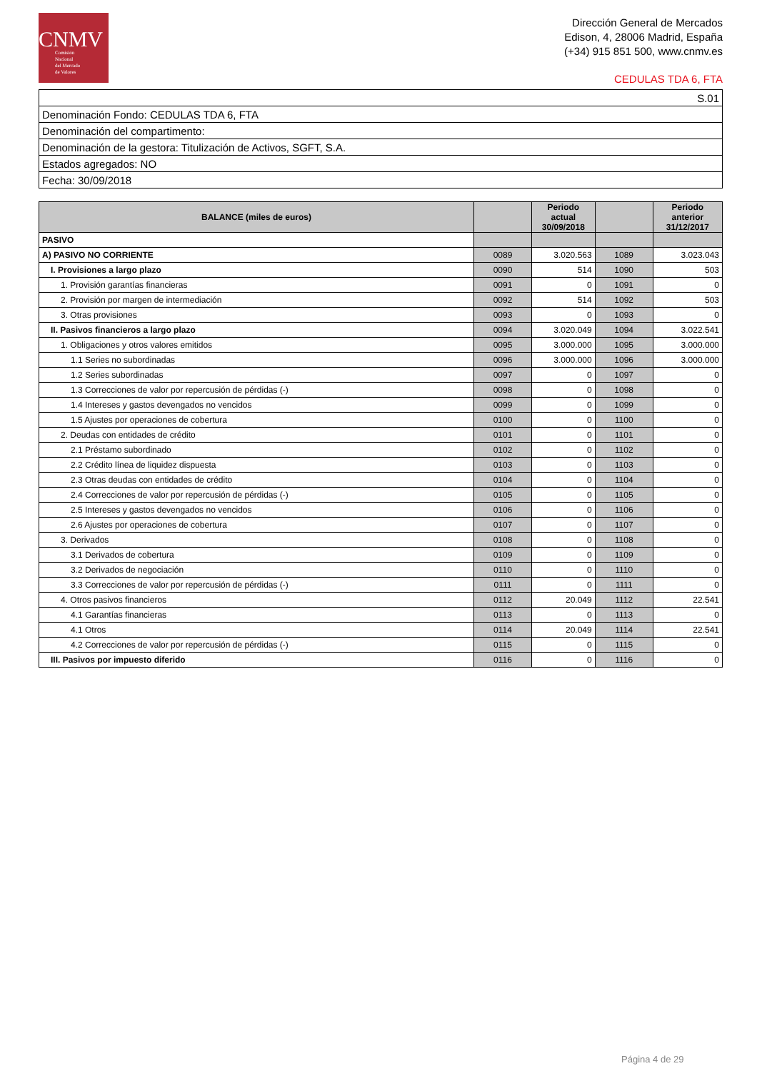CNMV
Comisión
Nacional
del Mercado
de Valores
Dirección General de Mercados
Edison, 4, 28006 Madrid, España
(+34) 915 851 500, www.cnmv.es
CEDULAS TDA 6, FTA
| S.01 |
| Denominación Fondo: CEDULAS TDA 6, FTA |
| Denominación del compartimento: |
| Denominación de la gestora: Titulización de Activos, SGFT, S.A. |
| Estados agregados: NO |
| Fecha: 30/09/2018 |
| BALANCE (miles de euros) | | Periodo actual 30/09/2018 | | Periodo anterior 31/12/2017 |
| --- | --- | --- | --- | --- |
| PASIVO | | | | |
| A) PASIVO NO CORRIENTE | 0089 | 3.020.563 | 1089 | 3.023.043 |
| I. Provisiones a largo plazo | 0090 | 514 | 1090 | 503 |
| 1. Provisión garantías financieras | 0091 | 0 | 1091 | 0 |
| 2. Provisión por margen de intermediación | 0092 | 514 | 1092 | 503 |
| 3. Otras provisiones | 0093 | 0 | 1093 | 0 |
| II. Pasivos financieros a largo plazo | 0094 | 3.020.049 | 1094 | 3.022.541 |
| 1. Obligaciones y otros valores emitidos | 0095 | 3.000.000 | 1095 | 3.000.000 |
| 1.1 Series no subordinadas | 0096 | 3.000.000 | 1096 | 3.000.000 |
| 1.2 Series subordinadas | 0097 | 0 | 1097 | 0 |
| 1.3 Correcciones de valor por repercusión de pérdidas (-) | 0098 | 0 | 1098 | 0 |
| 1.4 Intereses y gastos devengados no vencidos | 0099 | 0 | 1099 | 0 |
| 1.5 Ajustes por operaciones de cobertura | 0100 | 0 | 1100 | 0 |
| 2. Deudas con entidades de crédito | 0101 | 0 | 1101 | 0 |
| 2.1 Préstamo subordinado | 0102 | 0 | 1102 | 0 |
| 2.2 Crédito línea de liquidez dispuesta | 0103 | 0 | 1103 | 0 |
| 2.3 Otras deudas con entidades de crédito | 0104 | 0 | 1104 | 0 |
| 2.4 Correcciones de valor por repercusión de pérdidas (-) | 0105 | 0 | 1105 | 0 |
| 2.5 Intereses y gastos devengados no vencidos | 0106 | 0 | 1106 | 0 |
| 2.6 Ajustes por operaciones de cobertura | 0107 | 0 | 1107 | 0 |
| 3. Derivados | 0108 | 0 | 1108 | 0 |
| 3.1 Derivados de cobertura | 0109 | 0 | 1109 | 0 |
| 3.2 Derivados de negociación | 0110 | 0 | 1110 | 0 |
| 3.3 Correcciones de valor por repercusión de pérdidas (-) | 0111 | 0 | 1111 | 0 |
| 4. Otros pasivos financieros | 0112 | 20.049 | 1112 | 22.541 |
| 4.1 Garantías financieras | 0113 | 0 | 1113 | 0 |
| 4.1 Otros | 0114 | 20.049 | 1114 | 22.541 |
| 4.2 Correcciones de valor por repercusión de pérdidas (-) | 0115 | 0 | 1115 | 0 |
| III. Pasivos por impuesto diferido | 0116 | 0 | 1116 | 0 |
Página 4 de 29